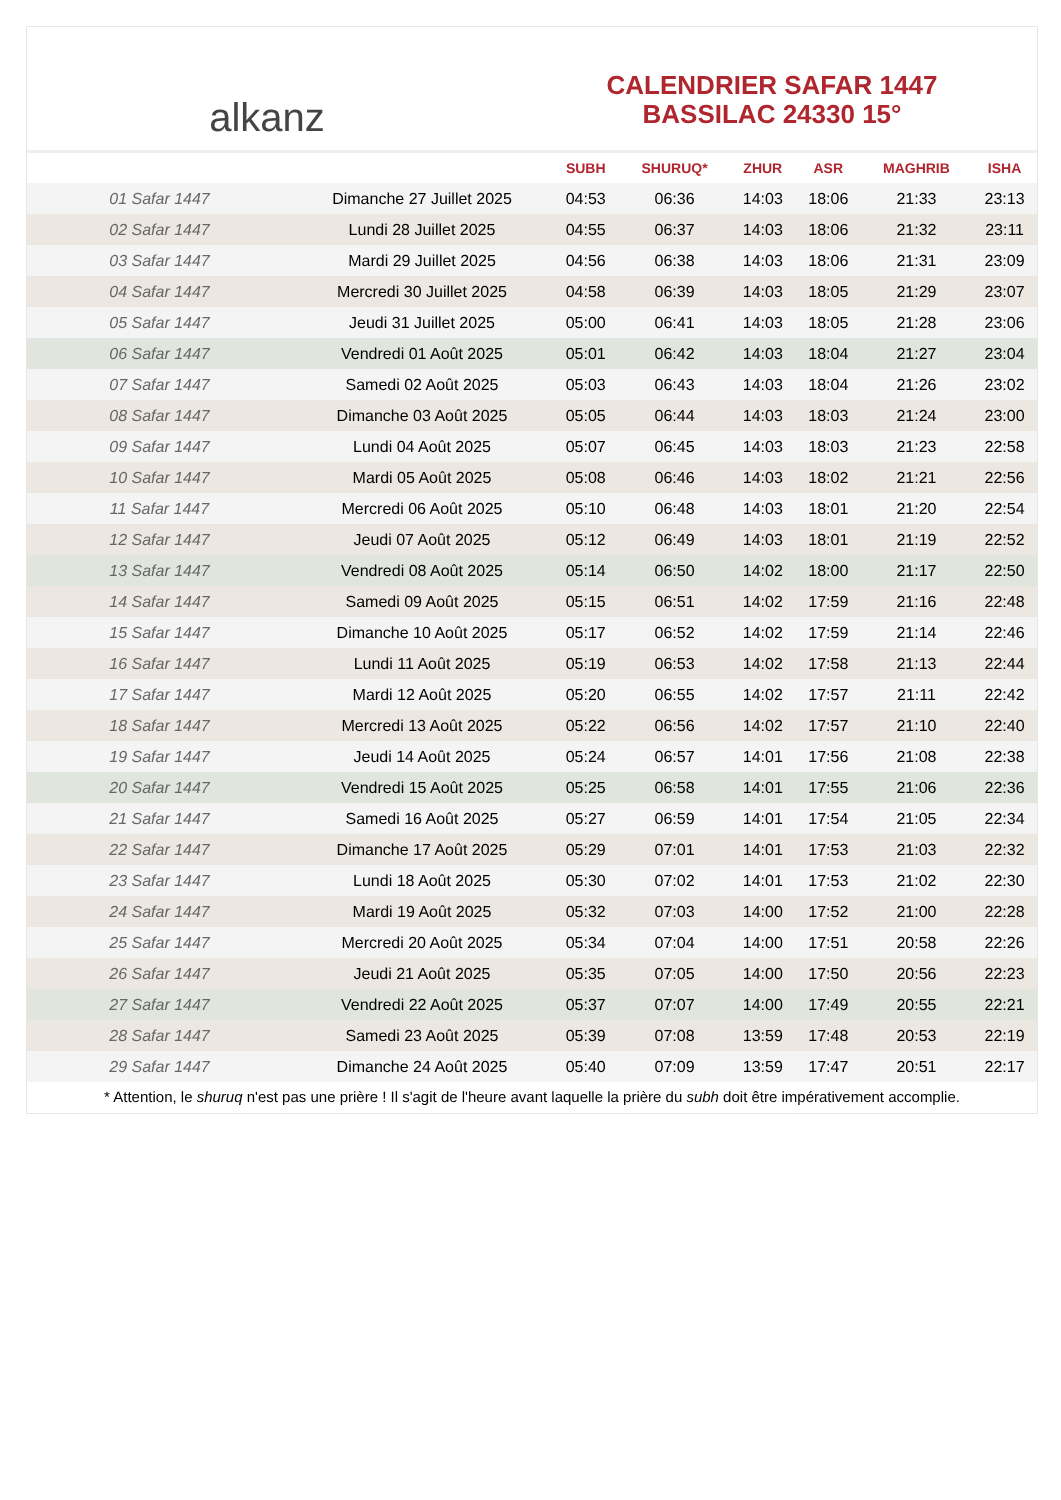alkanz
CALENDRIER SAFAR 1447
BASSILAC 24330 15°
| | | SUBH | SHURUQ* | ZHUR | ASR | MAGHRIB | ISHA |
| --- | --- | --- | --- | --- | --- | --- | --- |
| 01 Safar 1447 | Dimanche 27 Juillet 2025 | 04:53 | 06:36 | 14:03 | 18:06 | 21:33 | 23:13 |
| 02 Safar 1447 | Lundi 28 Juillet 2025 | 04:55 | 06:37 | 14:03 | 18:06 | 21:32 | 23:11 |
| 03 Safar 1447 | Mardi 29 Juillet 2025 | 04:56 | 06:38 | 14:03 | 18:06 | 21:31 | 23:09 |
| 04 Safar 1447 | Mercredi 30 Juillet 2025 | 04:58 | 06:39 | 14:03 | 18:05 | 21:29 | 23:07 |
| 05 Safar 1447 | Jeudi 31 Juillet 2025 | 05:00 | 06:41 | 14:03 | 18:05 | 21:28 | 23:06 |
| 06 Safar 1447 | Vendredi 01 Août 2025 | 05:01 | 06:42 | 14:03 | 18:04 | 21:27 | 23:04 |
| 07 Safar 1447 | Samedi 02 Août 2025 | 05:03 | 06:43 | 14:03 | 18:04 | 21:26 | 23:02 |
| 08 Safar 1447 | Dimanche 03 Août 2025 | 05:05 | 06:44 | 14:03 | 18:03 | 21:24 | 23:00 |
| 09 Safar 1447 | Lundi 04 Août 2025 | 05:07 | 06:45 | 14:03 | 18:03 | 21:23 | 22:58 |
| 10 Safar 1447 | Mardi 05 Août 2025 | 05:08 | 06:46 | 14:03 | 18:02 | 21:21 | 22:56 |
| 11 Safar 1447 | Mercredi 06 Août 2025 | 05:10 | 06:48 | 14:03 | 18:01 | 21:20 | 22:54 |
| 12 Safar 1447 | Jeudi 07 Août 2025 | 05:12 | 06:49 | 14:03 | 18:01 | 21:19 | 22:52 |
| 13 Safar 1447 | Vendredi 08 Août 2025 | 05:14 | 06:50 | 14:02 | 18:00 | 21:17 | 22:50 |
| 14 Safar 1447 | Samedi 09 Août 2025 | 05:15 | 06:51 | 14:02 | 17:59 | 21:16 | 22:48 |
| 15 Safar 1447 | Dimanche 10 Août 2025 | 05:17 | 06:52 | 14:02 | 17:59 | 21:14 | 22:46 |
| 16 Safar 1447 | Lundi 11 Août 2025 | 05:19 | 06:53 | 14:02 | 17:58 | 21:13 | 22:44 |
| 17 Safar 1447 | Mardi 12 Août 2025 | 05:20 | 06:55 | 14:02 | 17:57 | 21:11 | 22:42 |
| 18 Safar 1447 | Mercredi 13 Août 2025 | 05:22 | 06:56 | 14:02 | 17:57 | 21:10 | 22:40 |
| 19 Safar 1447 | Jeudi 14 Août 2025 | 05:24 | 06:57 | 14:01 | 17:56 | 21:08 | 22:38 |
| 20 Safar 1447 | Vendredi 15 Août 2025 | 05:25 | 06:58 | 14:01 | 17:55 | 21:06 | 22:36 |
| 21 Safar 1447 | Samedi 16 Août 2025 | 05:27 | 06:59 | 14:01 | 17:54 | 21:05 | 22:34 |
| 22 Safar 1447 | Dimanche 17 Août 2025 | 05:29 | 07:01 | 14:01 | 17:53 | 21:03 | 22:32 |
| 23 Safar 1447 | Lundi 18 Août 2025 | 05:30 | 07:02 | 14:01 | 17:53 | 21:02 | 22:30 |
| 24 Safar 1447 | Mardi 19 Août 2025 | 05:32 | 07:03 | 14:00 | 17:52 | 21:00 | 22:28 |
| 25 Safar 1447 | Mercredi 20 Août 2025 | 05:34 | 07:04 | 14:00 | 17:51 | 20:58 | 22:26 |
| 26 Safar 1447 | Jeudi 21 Août 2025 | 05:35 | 07:05 | 14:00 | 17:50 | 20:56 | 22:23 |
| 27 Safar 1447 | Vendredi 22 Août 2025 | 05:37 | 07:07 | 14:00 | 17:49 | 20:55 | 22:21 |
| 28 Safar 1447 | Samedi 23 Août 2025 | 05:39 | 07:08 | 13:59 | 17:48 | 20:53 | 22:19 |
| 29 Safar 1447 | Dimanche 24 Août 2025 | 05:40 | 07:09 | 13:59 | 17:47 | 20:51 | 22:17 |
* Attention, le shuruq n'est pas une prière ! Il s'agit de l'heure avant laquelle la prière du subh doit être impérativement accomplie.